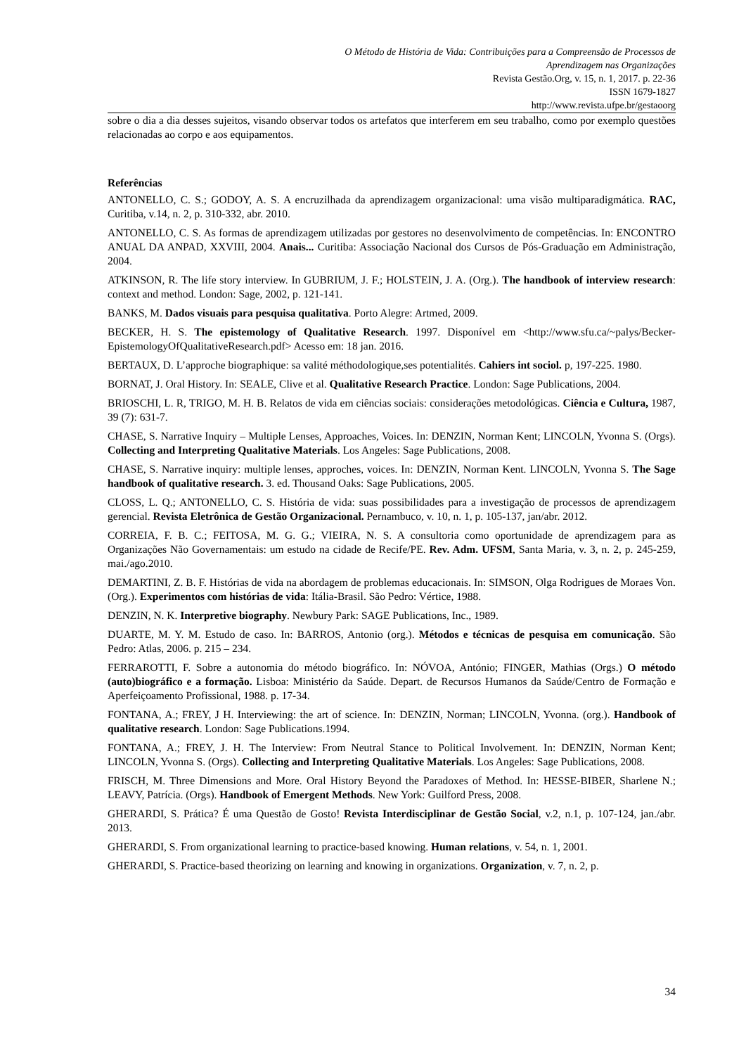O Método de História de Vida: Contribuições para a Compreensão de Processos de
Aprendizagem nas Organizações
Revista Gestão.Org, v. 15, n. 1, 2017. p. 22-36
ISSN 1679-1827
http://www.revista.ufpe.br/gestaoorg
sobre o dia a dia desses sujeitos, visando observar todos os artefatos que interferem em seu trabalho, como por exemplo questões relacionadas ao corpo e aos equipamentos.
Referências
ANTONELLO, C. S.; GODOY, A. S. A encruzilhada da aprendizagem organizacional: uma visão multiparadigmática. RAC, Curitiba, v.14, n. 2, p. 310-332, abr. 2010.
ANTONELLO, C. S. As formas de aprendizagem utilizadas por gestores no desenvolvimento de competências. In: ENCONTRO ANUAL DA ANPAD, XXVIII, 2004. Anais... Curitiba: Associação Nacional dos Cursos de Pós-Graduação em Administração, 2004.
ATKINSON, R. The life story interview. In GUBRIUM, J. F.; HOLSTEIN, J. A. (Org.). The handbook of interview research: context and method. London: Sage, 2002, p. 121-141.
BANKS, M. Dados visuais para pesquisa qualitativa. Porto Alegre: Artmed, 2009.
BECKER, H. S. The epistemology of Qualitative Research. 1997. Disponível em <http://www.sfu.ca/~palys/Becker-EpistemologyOfQualitativeResearch.pdf> Acesso em: 18 jan. 2016.
BERTAUX, D. L’approche biographique: sa valité méthodologique,ses potentialités. Cahiers int sociol. p, 197-225. 1980.
BORNAT, J. Oral History. In: SEALE, Clive et al. Qualitative Research Practice. London: Sage Publications, 2004.
BRIOSCHI, L. R, TRIGO, M. H. B. Relatos de vida em ciências sociais: considerações metodológicas. Ciência e Cultura, 1987, 39 (7): 631-7.
CHASE, S. Narrative Inquiry – Multiple Lenses, Approaches, Voices. In: DENZIN, Norman Kent; LINCOLN, Yvonna S. (Orgs). Collecting and Interpreting Qualitative Materials. Los Angeles: Sage Publications, 2008.
CHASE, S. Narrative inquiry: multiple lenses, approches, voices. In: DENZIN, Norman Kent. LINCOLN, Yvonna S. The Sage handbook of qualitative research. 3. ed. Thousand Oaks: Sage Publications, 2005.
CLOSS, L. Q.; ANTONELLO, C. S. História de vida: suas possibilidades para a investigação de processos de aprendizagem gerencial. Revista Eletrônica de Gestão Organizacional. Pernambuco, v. 10, n. 1, p. 105-137, jan/abr. 2012.
CORREIA, F. B. C.; FEITOSA, M. G. G.; VIEIRA, N. S. A consultoria como oportunidade de aprendizagem para as Organizações Não Governamentais: um estudo na cidade de Recife/PE. Rev. Adm. UFSM, Santa Maria, v. 3, n. 2, p. 245-259, mai./ago.2010.
DEMARTINI, Z. B. F. Histórias de vida na abordagem de problemas educacionais. In: SIMSON, Olga Rodrigues de Moraes Von. (Org.). Experimentos com histórias de vida: Itália-Brasil. São Pedro: Vértice, 1988.
DENZIN, N. K. Interpretive biography. Newbury Park: SAGE Publications, Inc., 1989.
DUARTE, M. Y. M. Estudo de caso. In: BARROS, Antonio (org.). Métodos e técnicas de pesquisa em comunicação. São Pedro: Atlas, 2006. p. 215 – 234.
FERRAROTTI, F. Sobre a autonomia do método biográfico. In: NÓVOA, António; FINGER, Mathias (Orgs.) O método (auto)biográfico e a formação. Lisboa: Ministério da Saúde. Depart. de Recursos Humanos da Saúde/Centro de Formação e Aperfeiçoamento Profissional, 1988. p. 17-34.
FONTANA, A.; FREY, J H. Interviewing: the art of science. In: DENZIN, Norman; LINCOLN, Yvonna. (org.). Handbook of qualitative research. London: Sage Publications.1994.
FONTANA, A.; FREY, J. H. The Interview: From Neutral Stance to Political Involvement. In: DENZIN, Norman Kent; LINCOLN, Yvonna S. (Orgs). Collecting and Interpreting Qualitative Materials. Los Angeles: Sage Publications, 2008.
FRISCH, M. Three Dimensions and More. Oral History Beyond the Paradoxes of Method. In: HESSE-BIBER, Sharlene N.; LEAVY, Patrícia. (Orgs). Handbook of Emergent Methods. New York: Guilford Press, 2008.
GHERARDI, S. Prática? É uma Questão de Gosto! Revista Interdisciplinar de Gestão Social, v.2, n.1, p. 107-124, jan./abr. 2013.
GHERARDI, S. From organizational learning to practice-based knowing. Human relations, v. 54, n. 1, 2001.
GHERARDI, S. Practice-based theorizing on learning and knowing in organizations. Organization, v. 7, n. 2, p.
34